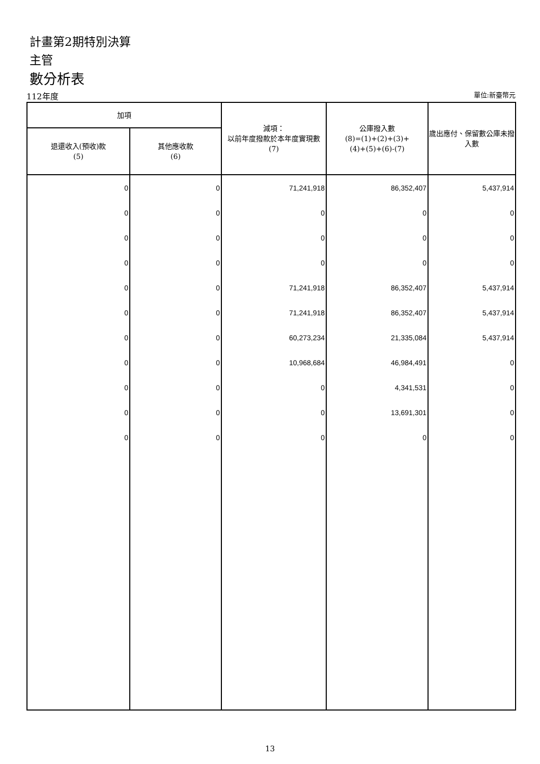計畫第2期特別決算
主管
數分析表
112年度 單位:新臺幣元
| 加項 | | 減項： 以前年度撥款於本年度實現數 (7) | 公庫撥入數 (8)=(1)+(2)+(3)+ (4)+(5)+(6)-(7) | 歲出應付、保留數公庫未撥入數 |
| --- | --- | --- | --- | --- |
| 退還收入(預收)款 (5) | 其他應收款 (6) | | | |
| 0 | 0 | 71,241,918 | 86,352,407 | 5,437,914 |
| 0 | 0 | 0 | 0 | 0 |
| 0 | 0 | 0 | 0 | 0 |
| 0 | 0 | 0 | 0 | 0 |
| 0 | 0 | 71,241,918 | 86,352,407 | 5,437,914 |
| 0 | 0 | 71,241,918 | 86,352,407 | 5,437,914 |
| 0 | 0 | 60,273,234 | 21,335,084 | 5,437,914 |
| 0 | 0 | 10,968,684 | 46,984,491 | 0 |
| 0 | 0 | 0 | 4,341,531 | 0 |
| 0 | 0 | 0 | 13,691,301 | 0 |
| 0 | 0 | 0 | 0 | 0 |
13